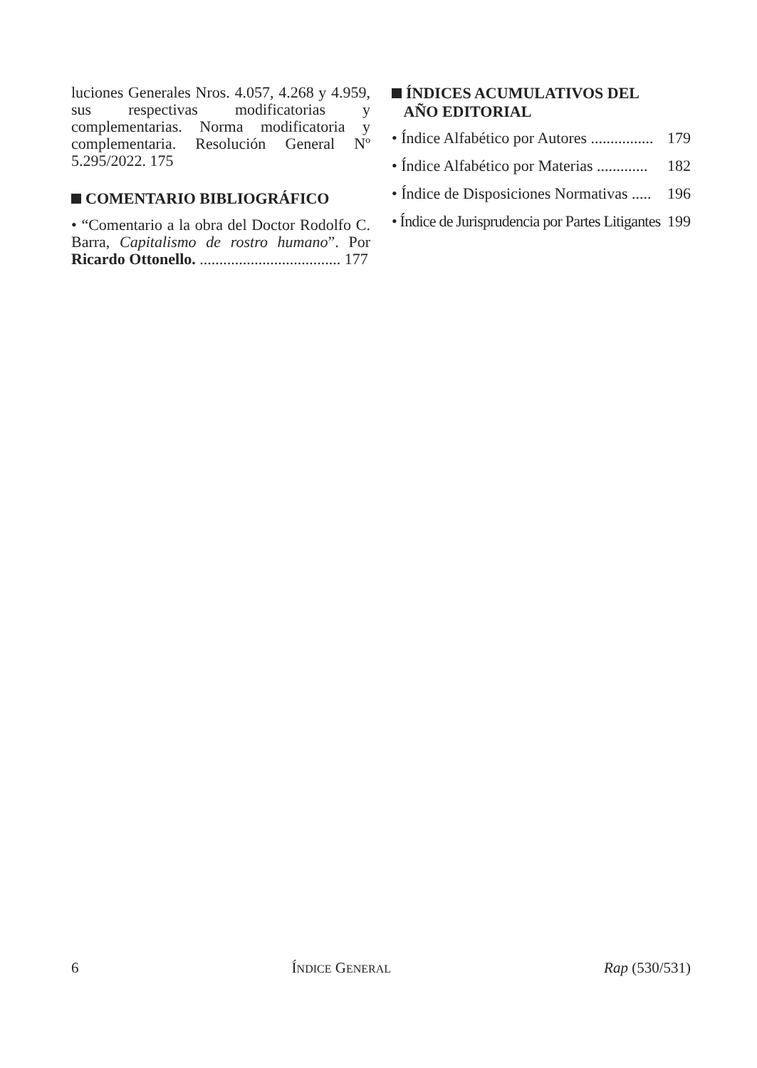luciones Generales Nros. 4.057, 4.268 y 4.959, sus respectivas modificatorias y complementarias. Norma modificatoria y complementaria. Resolución General Nº 5.295/2022. 175
COMENTARIO BIBLIOGRÁFICO
• “Comentario a la obra del Doctor Rodolfo C. Barra, Capitalismo de rostro humano”. Por Ricardo Ottonello. .................................... 177
ÍNDICES ACUMULATIVOS DEL
AÑO EDITORIAL
• Índice Alfabético por Autores ................ 179
• Índice Alfabético por Materias ............. 182
• Índice de Disposiciones Normativas ..... 196
• Índice de Jurisprudencia por Partes Litigantes 199
6 ÍNDICE GENERAL Rap (530/531)